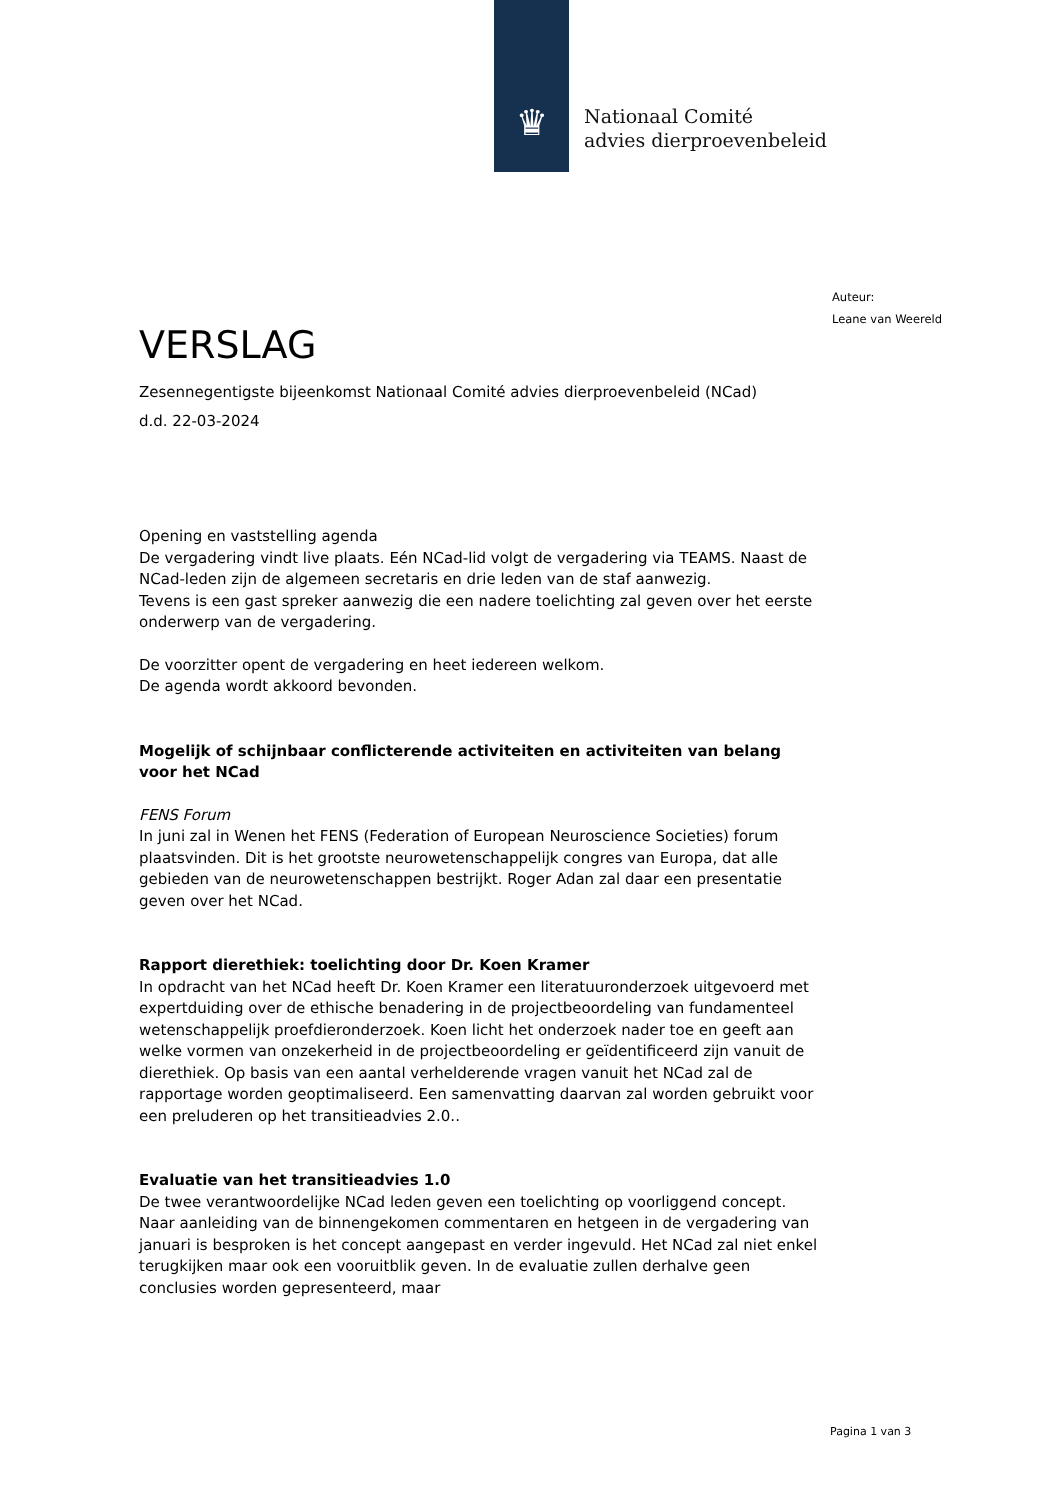♛
Nationaal Comité
advies dierproevenbeleid
Auteur:
Leane van Weereld
VERSLAG
Zesennegentigste bijeenkomst Nationaal Comité advies dierproevenbeleid (NCad)
d.d. 22-03-2024
Opening en vaststelling agenda
De vergadering vindt live plaats. Eén NCad-lid volgt de vergadering via TEAMS. Naast de NCad-leden zijn de algemeen secretaris en drie leden van de staf aanwezig.
Tevens is een gast spreker aanwezig die een nadere toelichting zal geven over het eerste onderwerp van de vergadering.
De voorzitter opent de vergadering en heet iedereen welkom.
De agenda wordt akkoord bevonden.
Mogelijk of schijnbaar conflicterende activiteiten en activiteiten van belang voor het NCad
FENS Forum
In juni zal in Wenen het FENS (Federation of European Neuroscience Societies) forum plaatsvinden. Dit is het grootste neurowetenschappelijk congres van Europa, dat alle gebieden van de neurowetenschappen bestrijkt. Roger Adan zal daar een presentatie geven over het NCad.
Rapport dierethiek: toelichting door Dr. Koen Kramer
In opdracht van het NCad heeft Dr. Koen Kramer een literatuuronderzoek uitgevoerd met expertduiding over de ethische benadering in de projectbeoordeling van fundamenteel wetenschappelijk proefdieronderzoek. Koen licht het onderzoek nader toe en geeft aan welke vormen van onzekerheid in de projectbeoordeling er geïdentificeerd zijn vanuit de dierethiek. Op basis van een aantal verhelderende vragen vanuit het NCad zal de rapportage worden geoptimaliseerd. Een samenvatting daarvan zal worden gebruikt voor een preluderen op het transitieadvies 2.0..
Evaluatie van het transitieadvies 1.0
De twee verantwoordelijke NCad leden geven een toelichting op voorliggend concept. Naar aanleiding van de binnengekomen commentaren en hetgeen in de vergadering van januari is besproken is het concept aangepast en verder ingevuld. Het NCad zal niet enkel terugkijken maar ook een vooruitblik geven. In de evaluatie zullen derhalve geen conclusies worden gepresenteerd, maar
Pagina 1 van 3